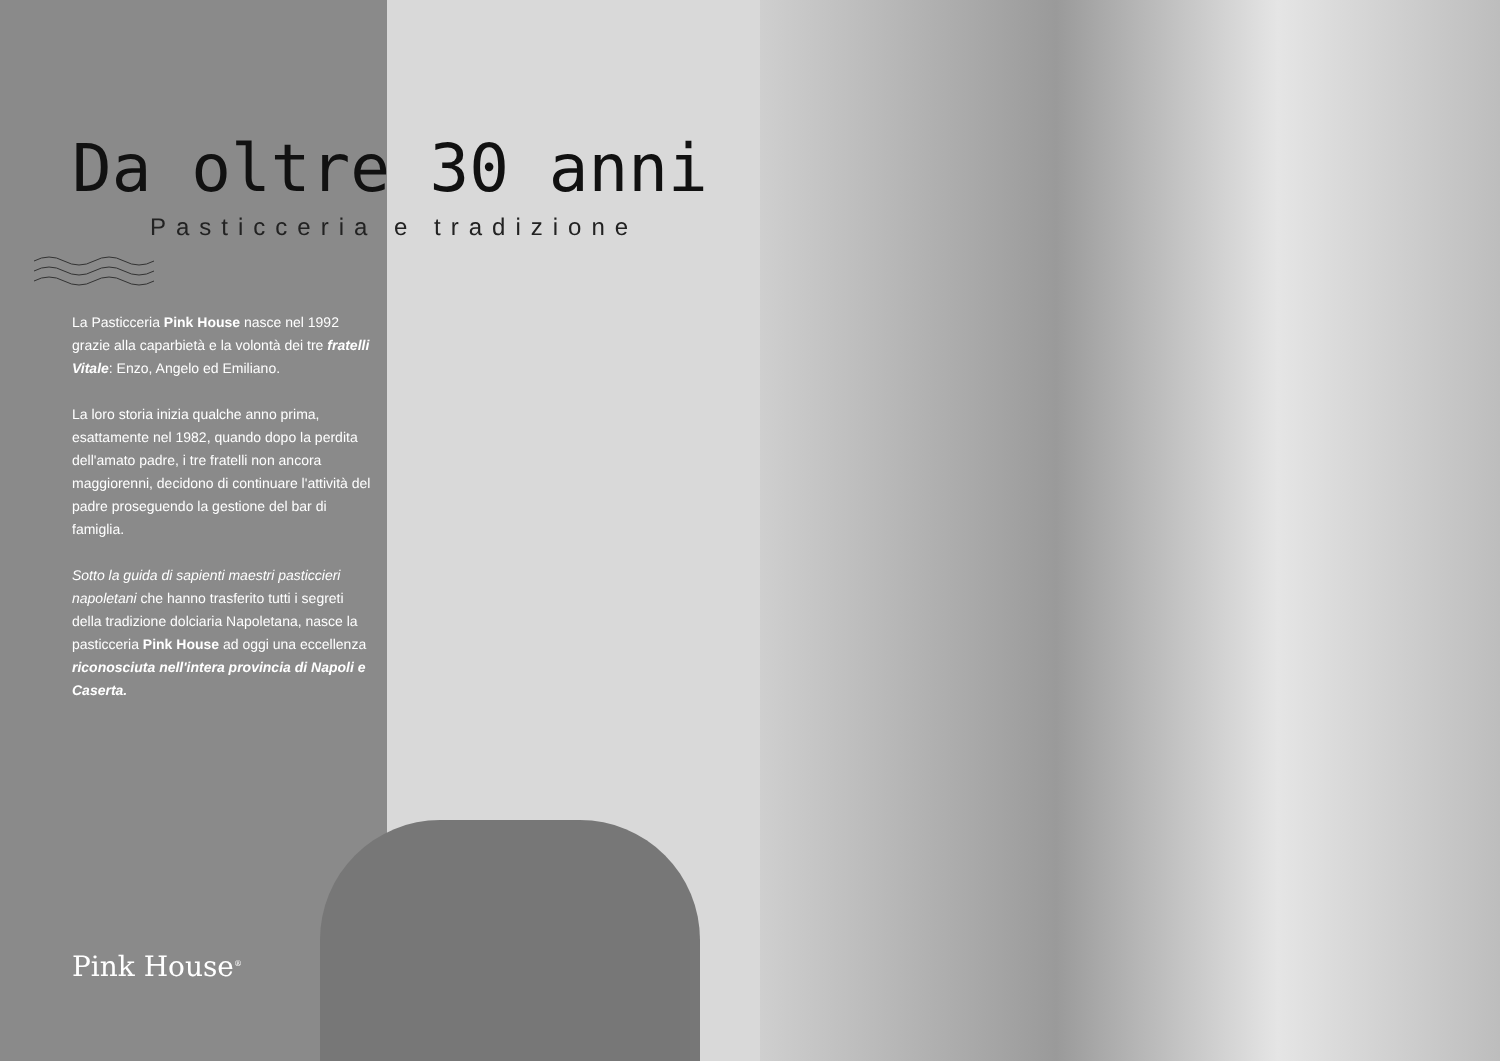Da oltre 30 anni
Pasticceria e tradizione
La Pasticceria Pink House nasce nel 1992 grazie alla caparbietà e la volontà dei tre fratelli Vitale: Enzo, Angelo ed Emiliano.
La loro storia inizia qualche anno prima, esattamente nel 1982, quando dopo la perdita dell'amato padre, i tre fratelli non ancora maggiorenni, decidono di continuare l'attività del padre proseguendo la gestione del bar di famiglia.
Sotto la guida di sapienti maestri pasticcieri napoletani che hanno trasferito tutti i segreti della tradizione dolciaria Napoletana, nasce la pasticceria Pink House ad oggi una eccellenza riconosciuta nell'intera provincia di Napoli e Caserta.
Pink House<sup>®</sup>